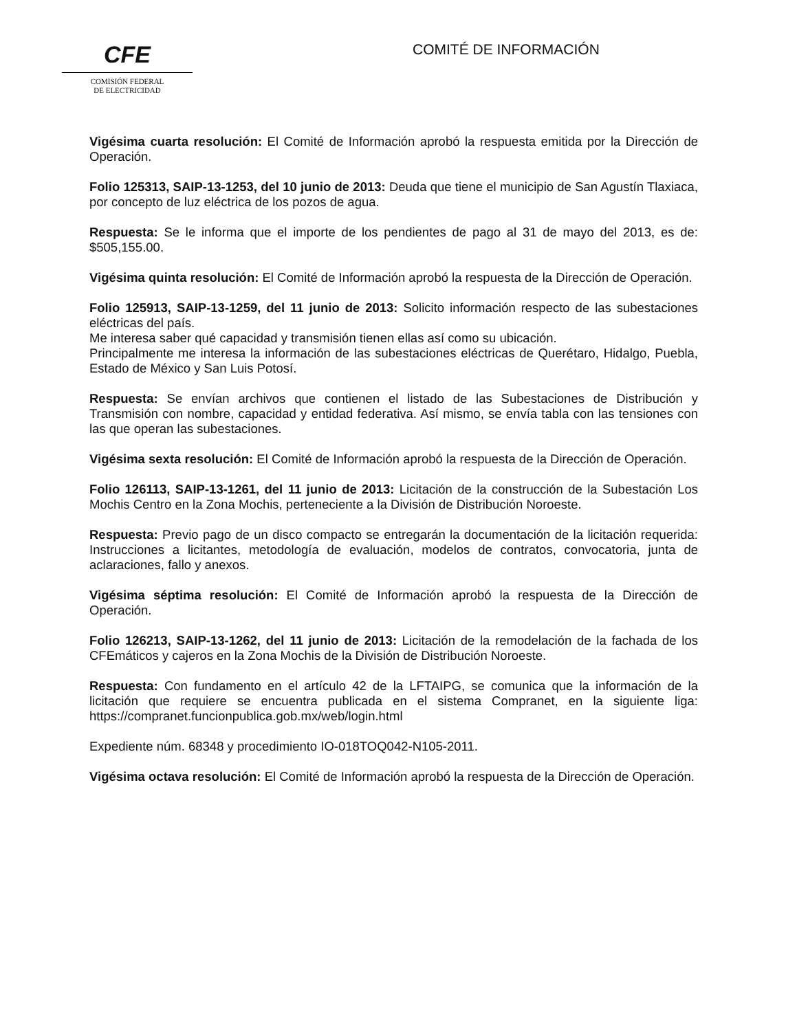CFE
COMISIÓN FEDERAL
DE ELECTRICIDAD
COMITÉ DE INFORMACIÓN
Vigésima cuarta resolución: El Comité de Información aprobó la respuesta emitida por la Dirección de Operación.
Folio 125313, SAIP-13-1253, del 10 junio de 2013: Deuda que tiene el municipio de San Agustín Tlaxiaca, por concepto de luz eléctrica de los pozos de agua.
Respuesta: Se le informa que el importe de los pendientes de pago al 31 de mayo del 2013, es de: $505,155.00.
Vigésima quinta resolución: El Comité de Información aprobó la respuesta de la Dirección de Operación.
Folio 125913, SAIP-13-1259, del 11 junio de 2013: Solicito información respecto de las subestaciones eléctricas del país.
Me interesa saber qué capacidad y transmisión tienen ellas así como su ubicación.
Principalmente me interesa la información de las subestaciones eléctricas de Querétaro, Hidalgo, Puebla, Estado de México y San Luis Potosí.
Respuesta: Se envían archivos que contienen el listado de las Subestaciones de Distribución y Transmisión con nombre, capacidad y entidad federativa. Así mismo, se envía tabla con las tensiones con las que operan las subestaciones.
Vigésima sexta resolución: El Comité de Información aprobó la respuesta de la Dirección de Operación.
Folio 126113, SAIP-13-1261, del 11 junio de 2013: Licitación de la construcción de la Subestación Los Mochis Centro en la Zona Mochis, perteneciente a la División de Distribución Noroeste.
Respuesta: Previo pago de un disco compacto se entregarán la documentación de la licitación requerida: Instrucciones a licitantes, metodología de evaluación, modelos de contratos, convocatoria, junta de aclaraciones, fallo y anexos.
Vigésima séptima resolución: El Comité de Información aprobó la respuesta de la Dirección de Operación.
Folio 126213, SAIP-13-1262, del 11 junio de 2013: Licitación de la remodelación de la fachada de los CFEmáticos y cajeros en la Zona Mochis de la División de Distribución Noroeste.
Respuesta: Con fundamento en el artículo 42 de la LFTAIPG, se comunica que la información de la licitación que requiere se encuentra publicada en el sistema Compranet, en la siguiente liga: https://compranet.funcionpublica.gob.mx/web/login.html
Expediente núm. 68348 y procedimiento IO-018TOQ042-N105-2011.
Vigésima octava resolución: El Comité de Información aprobó la respuesta de la Dirección de Operación.